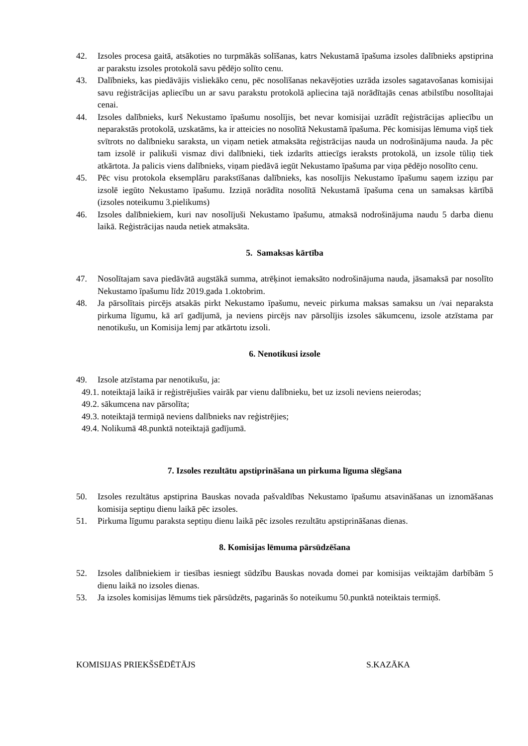42. Izsoles procesa gaitā, atsākoties no turpmākās solīšanas, katrs Nekustamā īpašuma izsoles dalībnieks apstiprina ar parakstu izsoles protokolā savu pēdējo solīto cenu.
43. Dalībnieks, kas piedāvājis visliekāko cenu, pēc nosolīšanas nekavējoties uzrāda izsoles sagatavošanas komisijai savu reģistrācijas apliecību un ar savu parakstu protokolā apliecina tajā norādītajās cenas atbilstību nosolītajai cenai.
44. Izsoles dalībnieks, kurš Nekustamo īpašumu nosolījis, bet nevar komisijai uzrādīt reģistrācijas apliecību un neparakstās protokolā, uzskatāms, ka ir atteicies no nosolītā Nekustamā īpašuma. Pēc komisijas lēmuma viņš tiek svītrots no dalībnieku saraksta, un viņam netiek atmaksāta reģistrācijas nauda un nodrošinājuma nauda. Ja pēc tam izsolē ir palikuši vismaz divi dalībnieki, tiek izdarīts attiecīgs ieraksts protokolā, un izsole tūliņ tiek atkārtota. Ja palicis viens dalībnieks, viņam piedāvā iegūt Nekustamo īpašuma par viņa pēdējo nosolīto cenu.
45. Pēc visu protokola eksemplāru parakstīšanas dalībnieks, kas nosolījis Nekustamo īpašumu saņem izziņu par izsolē iegūto Nekustamo īpašumu. Izziņā norādīta nosolītā Nekustamā īpašuma cena un samaksas kārtībā (izsoles noteikumu 3.pielikums)
46. Izsoles dalībniekiem, kuri nav nosolījuši Nekustamo īpašumu, atmaksā nodrošinājuma naudu 5 darba dienu laikā. Reģistrācijas nauda netiek atmaksāta.
5. Samaksas kārtība
47. Nosolītajam sava piedāvātā augstākā summa, atrēķinot iemaksāto nodrošinājuma nauda, jāsamaksā par nosolīto Nekustamo īpašumu līdz 2019.gada 1.oktobrim.
48. Ja pārsolītais pircējs atsakās pirkt Nekustamo īpašumu, neveic pirkuma maksas samaksu un /vai neparaksta pirkuma līgumu, kā arī gadījumā, ja neviens pircējs nav pārsolījis izsoles sākumcenu, izsole atzīstama par nenotikušu, un Komisija lemj par atkārtotu izsoli.
6. Nenotikusi izsole
49. Izsole atzīstama par nenotikušu, ja:
49.1. noteiktajā laikā ir reģistrējušies vairāk par vienu dalībnieku, bet uz izsoli neviens neierodas;
49.2. sākumcena nav pārsolīta;
49.3. noteiktajā termiņā neviens dalībnieks nav reģistrējies;
49.4. Nolikumā 48.punktā noteiktajā gadījumā.
7. Izsoles rezultātu apstiprināšana un pirkuma līguma slēgšana
50. Izsoles rezultātus apstiprina Bauskas novada pašvaldības Nekustamo īpašumu atsavināšanas un iznomāšanas komisija septiņu dienu laikā pēc izsoles.
51. Pirkuma līgumu paraksta septiņu dienu laikā pēc izsoles rezultātu apstiprināšanas dienas.
8. Komisijas lēmuma pārsūdzēšana
52. Izsoles dalībniekiem ir tiesības iesniegt sūdzību Bauskas novada domei par komisijas veiktajām darbībām 5 dienu laikā no izsoles dienas.
53. Ja izsoles komisijas lēmums tiek pārsūdzēts, pagarinās šo noteikumu 50.punktā noteiktais termiņš.
KOMISIJAS PRIEKŠSĒDĒTĀJS S.KAZĀKA